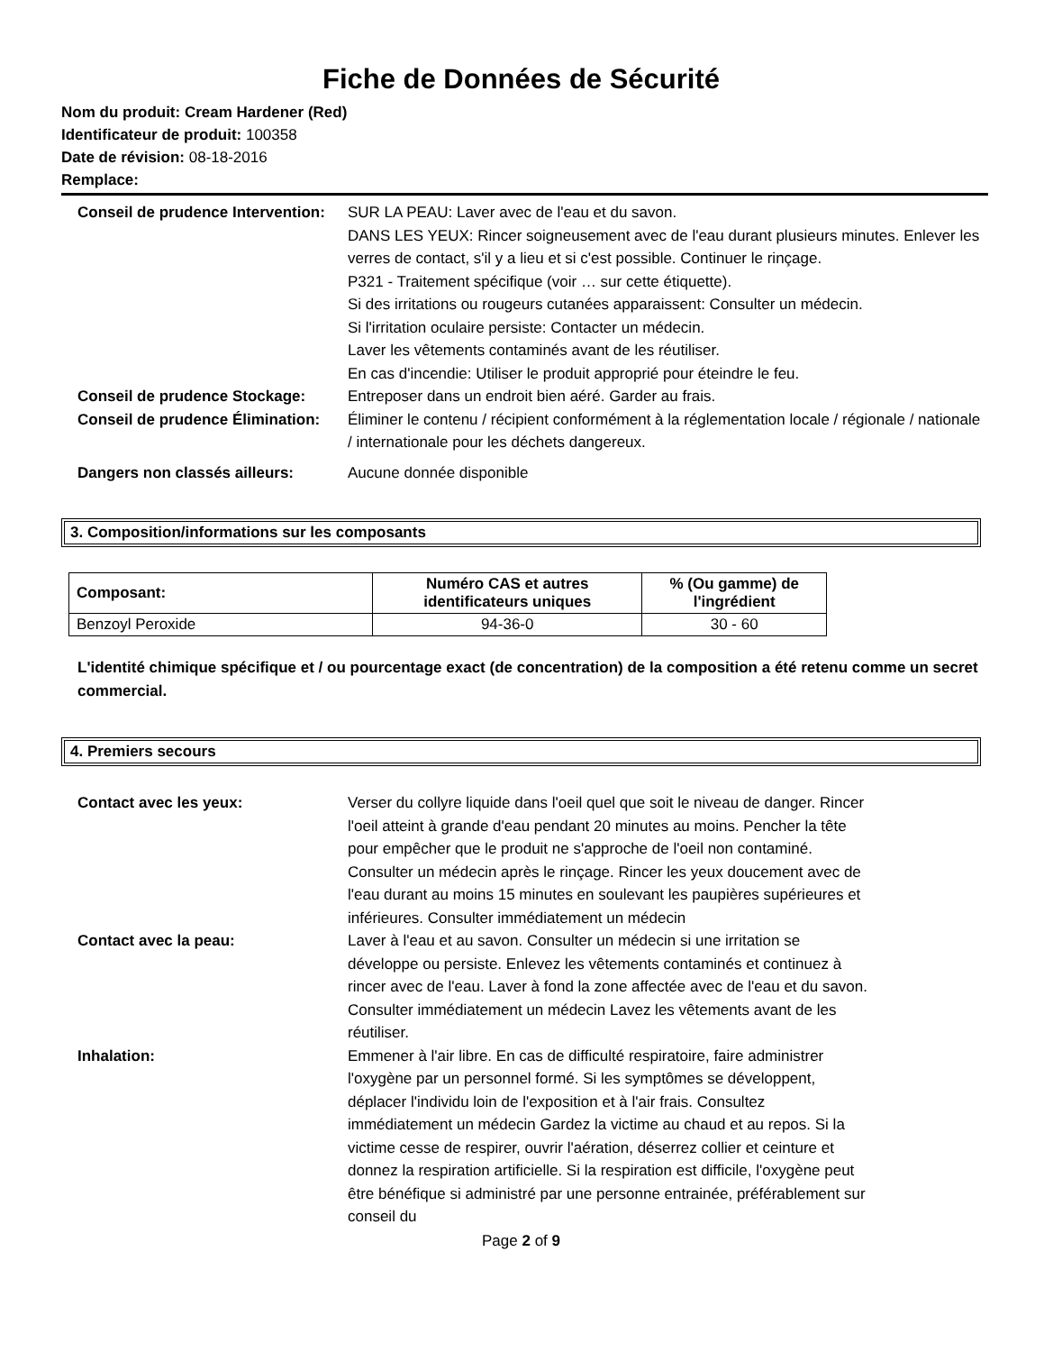Fiche de Données de Sécurité
Nom du produit: Cream Hardener (Red)
Identificateur de produit: 100358
Date de révision: 08-18-2016
Remplace:
Conseil de prudence Intervention:
SUR LA PEAU: Laver avec de l'eau et du savon.
DANS LES YEUX: Rincer soigneusement avec de l'eau durant plusieurs minutes. Enlever les verres de contact, s'il y a lieu et si c'est possible. Continuer le rinçage.
P321 - Traitement spécifique (voir … sur cette étiquette).
Si des irritations ou rougeurs cutanées apparaissent: Consulter un médecin.
Si l'irritation oculaire persiste: Contacter un médecin.
Laver les vêtements contaminés avant de les réutiliser.
En cas d'incendie: Utiliser le produit approprié pour éteindre le feu.
Conseil de prudence Stockage: Entreposer dans un endroit bien aéré. Garder au frais.
Conseil de prudence Élimination:
Éliminer le contenu / récipient conformément à la réglementation locale / régionale / nationale / internationale pour les déchets dangereux.
Dangers non classés ailleurs: Aucune donnée disponible
3. Composition/informations sur les composants
| Composant: | Numéro CAS et autres identificateurs uniques | % (Ou gamme) de l'ingrédient |
| --- | --- | --- |
| Benzoyl Peroxide | 94-36-0 | 30 - 60 |
L'identité chimique spécifique et / ou pourcentage exact (de concentration) de la composition a été retenu comme un secret commercial.
4. Premiers secours
Contact avec les yeux: Verser du collyre liquide dans l'oeil quel que soit le niveau de danger. Rincer l'oeil atteint à grande d'eau pendant 20 minutes au moins. Pencher la tête pour empêcher que le produit ne s'approche de l'oeil non contaminé. Consulter un médecin après le rinçage. Rincer les yeux doucement avec de l'eau durant au moins 15 minutes en soulevant les paupières supérieures et inférieures. Consulter immédiatement un médecin
Contact avec la peau: Laver à l'eau et au savon. Consulter un médecin si une irritation se développe ou persiste. Enlevez les vêtements contaminés et continuez à rincer avec de l'eau. Laver à fond la zone affectée avec de l'eau et du savon. Consulter immédiatement un médecin Lavez les vêtements avant de les réutiliser.
Inhalation: Emmener à l'air libre. En cas de difficulté respiratoire, faire administrer l'oxygène par un personnel formé. Si les symptômes se développent, déplacer l'individu loin de l'exposition et à l'air frais. Consultez immédiatement un médecin Gardez la victime au chaud et au repos. Si la victime cesse de respirer, ouvrir l'aération, déserrez collier et ceinture et donnez la respiration artificielle. Si la respiration est difficile, l'oxygène peut être bénéfique si administré par une personne entrainée, préférablement sur conseil du
Page 2 of 9